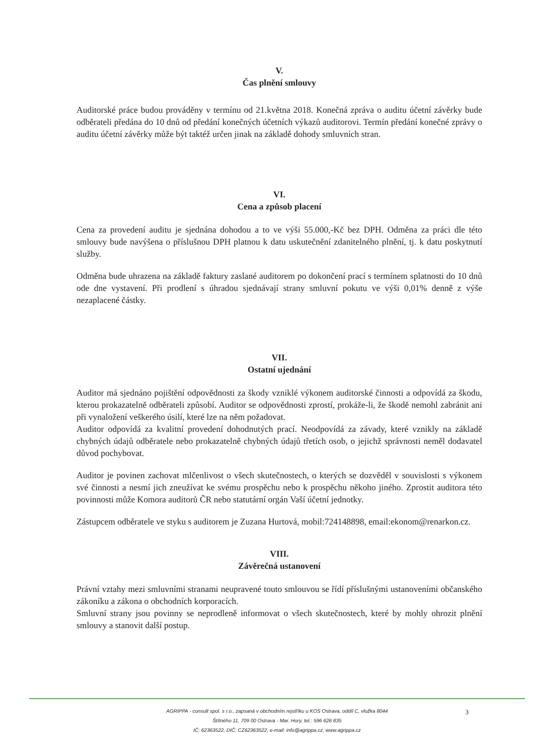V.
Čas plnění smlouvy
Auditorské práce budou prováděny v termínu od 21.května 2018. Konečná zpráva o auditu účetní závěrky bude odběrateli předána do 10 dnů od předání konečných účetních výkazů auditorovi. Termín předání konečné zprávy o auditu účetní závěrky může být taktéž určen jinak na základě dohody smluvních stran.
VI.
Cena a způsob placení
Cena za provedení auditu je sjednána dohodou a to ve výši 55.000,-Kč bez DPH. Odměna za práci dle této smlouvy bude navýšena o příslušnou DPH platnou k datu uskutečnění zdanitelného plnění, tj. k datu poskytnutí služby.
Odměna bude uhrazena na základě faktury zaslané auditorem po dokončení prací s termínem splatnosti do 10 dnů ode dne vystavení. Při prodlení s úhradou sjednávají strany smluvní pokutu ve výši 0,01% denně z výše nezaplacené částky.
VII.
Ostatní ujednání
Auditor má sjednáno pojištění odpovědnosti za škody vzniklé výkonem auditorské činnosti a odpovídá za škodu, kterou prokazatelně odběrateli způsobí. Auditor se odpovědnosti zprostí, prokáže-li, že škodě nemohl zabránit ani při vynaložení veškerého úsilí, které lze na něm požadovat.
Auditor odpovídá za kvalitní provedení dohodnutých prací. Neodpovídá za závady, které vznikly na základě chybných údajů odběratele nebo prokazatelně chybných údajů třetích osob, o jejichž správnosti neměl dodavatel důvod pochybovat.
Auditor je povinen zachovat mlčenlivost o všech skutečnostech, o kterých se dozvěděl v souvislosti s výkonem své činnosti a nesmí jich zneužívat ke svému prospěchu nebo k prospěchu někoho jiného. Zprostit auditora této povinnosti může Komora auditorů ČR nebo statutární orgán Vaší účetní jednotky.
Zástupcem odběratele ve styku s auditorem je Zuzana Hurtová, mobil:724148898, email:ekonom@renarkon.cz.
VIII.
Závěrečná ustanovení
Právní vztahy mezi smluvními stranami neupravené touto smlouvou se řídí příslušnými ustanoveními občanského zákoníku a zákona o obchodních korporacích.
Smluvní strany jsou povinny se neprodleně informovat o všech skutečnostech, které by mohly ohrozit plnění smlouvy a stanovit další postup.
3
AGRIPPA - consult spol. s r.o., zapsaná v obchodním rejstříku u KOS Ostrava, oddíl C, vložka 8044
Štítného 11, 709 00 Ostrava - Mar. Hory, tel.: 596 626 835
IČ: 62363522, DIČ: CZ62363522, e-mail: info@agrippa.cz, www.agrippa.cz